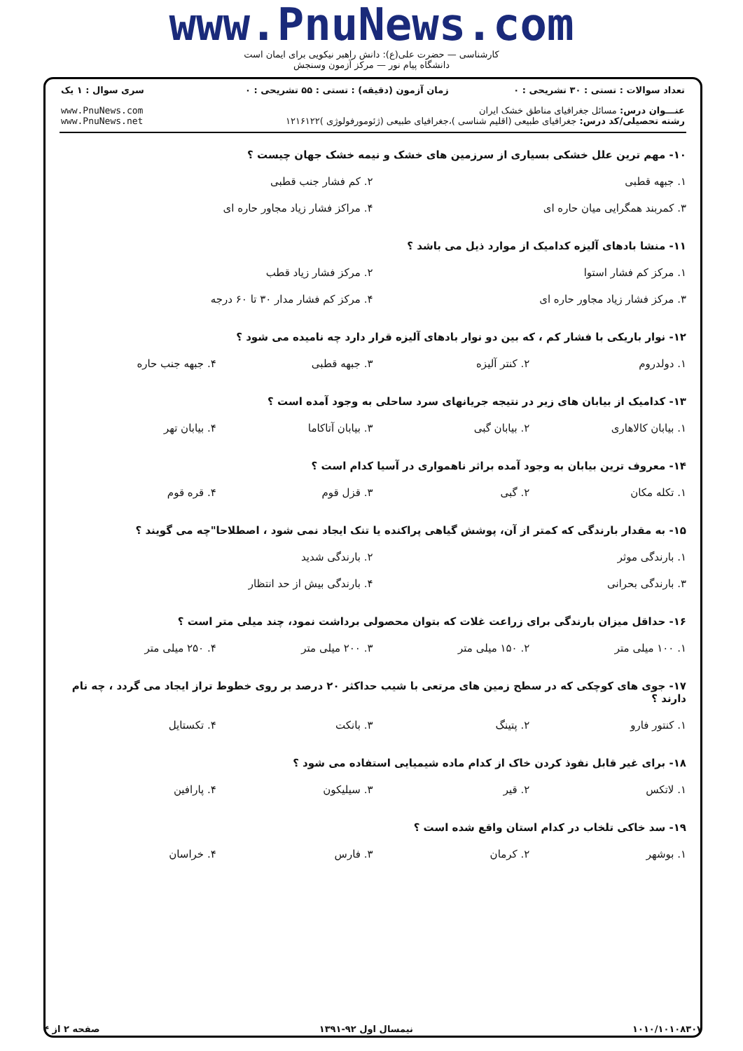www.PnuNews.com
کارشناسی — حضرت علی(ع): دانش راهبر نیکویی برای ایمان است
دانشگاه پیام نور — مرکز آزمون وسنجش
| تعداد سوالات : تستی : ۳۰ تشریحی : ۰ | زمان آزمون (دقیقه) : تستی : ۵۵ تشریحی : ۰ | سری سوال : ۱ یک |
| عنـــوان درس: مسائل جغرافیای مناطق خشک ایران رشته تحصیلی/کد درس: جغرافیای طبیعی (اقلیم شناسی )،جغرافیای طبیعی (ژئومورفولوژی )۱۲۱۶۱۲۲ | | www.PnuNews.com www.PnuNews.net |
۱۰- مهم ترین علل خشکی بسیاری از سرزمین های خشک و نیمه خشک جهان چیست ؟
| ۱. جبهه قطبی | | ۲. کم فشار جنب قطبی | |
| ۳. کمربند همگرایی میان حاره ای | | ۴. مراکز فشار زیاد مجاور حاره ای | |
۱۱- منشا بادهای آلیزه کدامیک از موارد ذیل می باشد ؟
| ۱. مرکز کم فشار استوا | | ۲. مرکز فشار زیاد قطب | |
| ۳. مرکز فشار زیاد مجاور حاره ای | | ۴. مرکز کم فشار مدار ۳۰ تا ۶۰ درجه | |
۱۲- نوار باریکی با فشار کم ، که بین دو نوار بادهای آلیزه قرار دارد چه نامیده می شود ؟
| ۱. دولدروم | ۲. کنتر آلیزه | ۳. جبهه قطبی | ۴. جبهه جنب حاره |
۱۳- کدامیک از بیابان های زیر در نتیجه جریانهای سرد ساحلی به وجود آمده است ؟
| ۱. بیابان کالاهاری | ۲. بیابان گبی | ۳. بیابان آتاکاما | ۴. بیابان تهر |
۱۴- معروف ترین بیابان به وجود آمده براثر ناهمواری در آسیا کدام است ؟
| ۱. تکله مکان | ۲. گبی | ۳. قزل قوم | ۴. قره قوم |
۱۵- به مقدار بارندگی که کمتر از آن، پوشش گیاهی پراکنده یا تنک ایجاد نمی شود ، اصطلاحا"چه می گویند ؟
| ۱. بارندگی موثر | | ۲. بارندگی شدید | |
| ۳. بارندگی بحرانی | | ۴. بارندگی بیش از حد انتظار | |
۱۶- حداقل میزان بارندگی برای زراعت غلات که بتوان محصولی برداشت نمود، چند میلی متر است ؟
| ۱. ۱۰۰ میلی متر | ۲. ۱۵۰ میلی متر | ۳. ۲۰۰ میلی متر | ۴. ۲۵۰ میلی متر |
۱۷- جوی های کوچکی که در سطح زمین های مرتعی با شیب حداکثر ۲۰ درصد بر روی خطوط تراز ایجاد می گردد ، چه نام دارند ؟
| ۱. کنتور فارو | ۲. پتینگ | ۳. بانکت | ۴. تکستایل |
۱۸- برای غیر قابل نفوذ کردن خاک از کدام ماده شیمیایی استفاده می شود ؟
| ۱. لاتکس | ۲. قیر | ۳. سیلیکون | ۴. پارافین |
۱۹- سد خاکی تلخاب در کدام استان واقع شده است ؟
| ۱. بوشهر | ۲. کرمان | ۳. فارس | ۴. خراسان |
۱۰۱۰/۱۰۱۰۸۳۰۷ نیمسال اول ۹۲-۱۳۹۱ صفحه ۲ از ۴